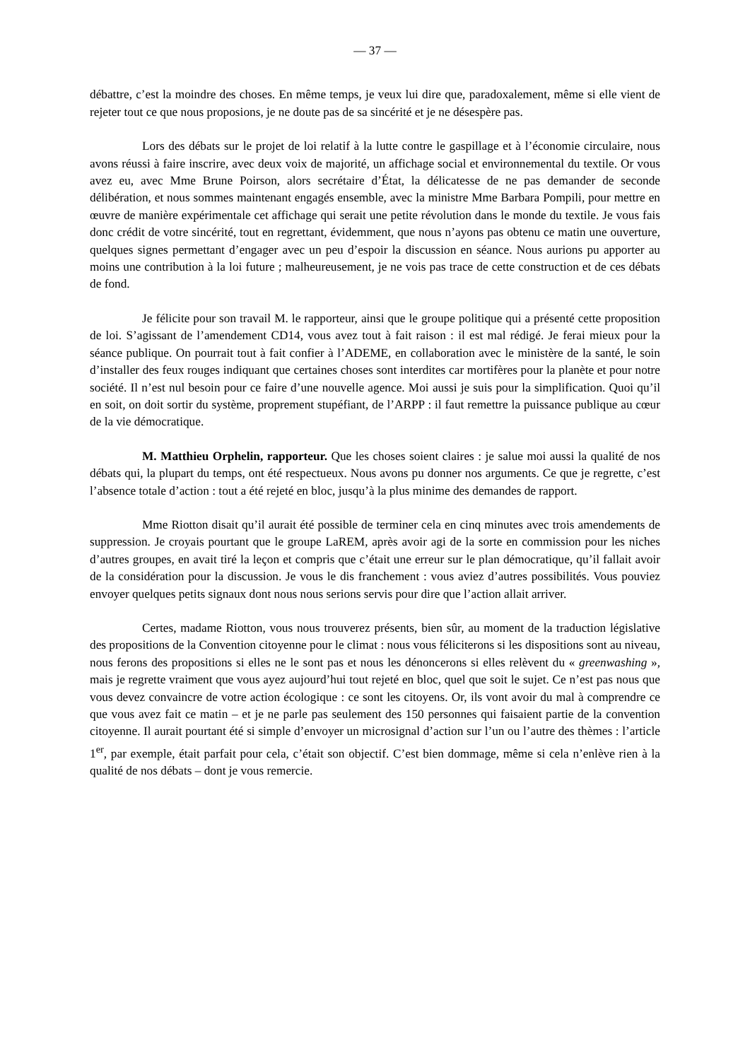— 37 —
débattre, c’est la moindre des choses. En même temps, je veux lui dire que, paradoxalement, même si elle vient de rejeter tout ce que nous proposions, je ne doute pas de sa sincérité et je ne désespère pas.
Lors des débats sur le projet de loi relatif à la lutte contre le gaspillage et à l’économie circulaire, nous avons réussi à faire inscrire, avec deux voix de majorité, un affichage social et environnemental du textile. Or vous avez eu, avec Mme Brune Poirson, alors secrétaire d’État, la délicatesse de ne pas demander de seconde délibération, et nous sommes maintenant engagés ensemble, avec la ministre Mme Barbara Pompili, pour mettre en œuvre de manière expérimentale cet affichage qui serait une petite révolution dans le monde du textile. Je vous fais donc crédit de votre sincérité, tout en regrettant, évidemment, que nous n’ayons pas obtenu ce matin une ouverture, quelques signes permettant d’engager avec un peu d’espoir la discussion en séance. Nous aurions pu apporter au moins une contribution à la loi future ; malheureusement, je ne vois pas trace de cette construction et de ces débats de fond.
Je félicite pour son travail M. le rapporteur, ainsi que le groupe politique qui a présenté cette proposition de loi. S’agissant de l’amendement CD14, vous avez tout à fait raison : il est mal rédigé. Je ferai mieux pour la séance publique. On pourrait tout à fait confier à l’ADEME, en collaboration avec le ministère de la santé, le soin d’installer des feux rouges indiquant que certaines choses sont interdites car mortifères pour la planète et pour notre société. Il n’est nul besoin pour ce faire d’une nouvelle agence. Moi aussi je suis pour la simplification. Quoi qu’il en soit, on doit sortir du système, proprement stupéfiant, de l’ARPP : il faut remettre la puissance publique au cœur de la vie démocratique.
M. Matthieu Orphelin, rapporteur. Que les choses soient claires : je salue moi aussi la qualité de nos débats qui, la plupart du temps, ont été respectueux. Nous avons pu donner nos arguments. Ce que je regrette, c’est l’absence totale d’action : tout a été rejeté en bloc, jusqu’à la plus minime des demandes de rapport.
Mme Riotton disait qu’il aurait été possible de terminer cela en cinq minutes avec trois amendements de suppression. Je croyais pourtant que le groupe LaREM, après avoir agi de la sorte en commission pour les niches d’autres groupes, en avait tiré la leçon et compris que c’était une erreur sur le plan démocratique, qu’il fallait avoir de la considération pour la discussion. Je vous le dis franchement : vous aviez d’autres possibilités. Vous pouviez envoyer quelques petits signaux dont nous nous serions servis pour dire que l’action allait arriver.
Certes, madame Riotton, vous nous trouverez présents, bien sûr, au moment de la traduction législative des propositions de la Convention citoyenne pour le climat : nous vous féliciterons si les dispositions sont au niveau, nous ferons des propositions si elles ne le sont pas et nous les dénoncerons si elles relèvent du « greenwashing », mais je regrette vraiment que vous ayez aujourd’hui tout rejeté en bloc, quel que soit le sujet. Ce n’est pas nous que vous devez convaincre de votre action écologique : ce sont les citoyens. Or, ils vont avoir du mal à comprendre ce que vous avez fait ce matin – et je ne parle pas seulement des 150 personnes qui faisaient partie de la convention citoyenne. Il aurait pourtant été si simple d’envoyer un microsignal d’action sur l’un ou l’autre des thèmes : l’article 1<sup>er</sup>, par exemple, était parfait pour cela, c’était son objectif. C’est bien dommage, même si cela n’enlève rien à la qualité de nos débats – dont je vous remercie.